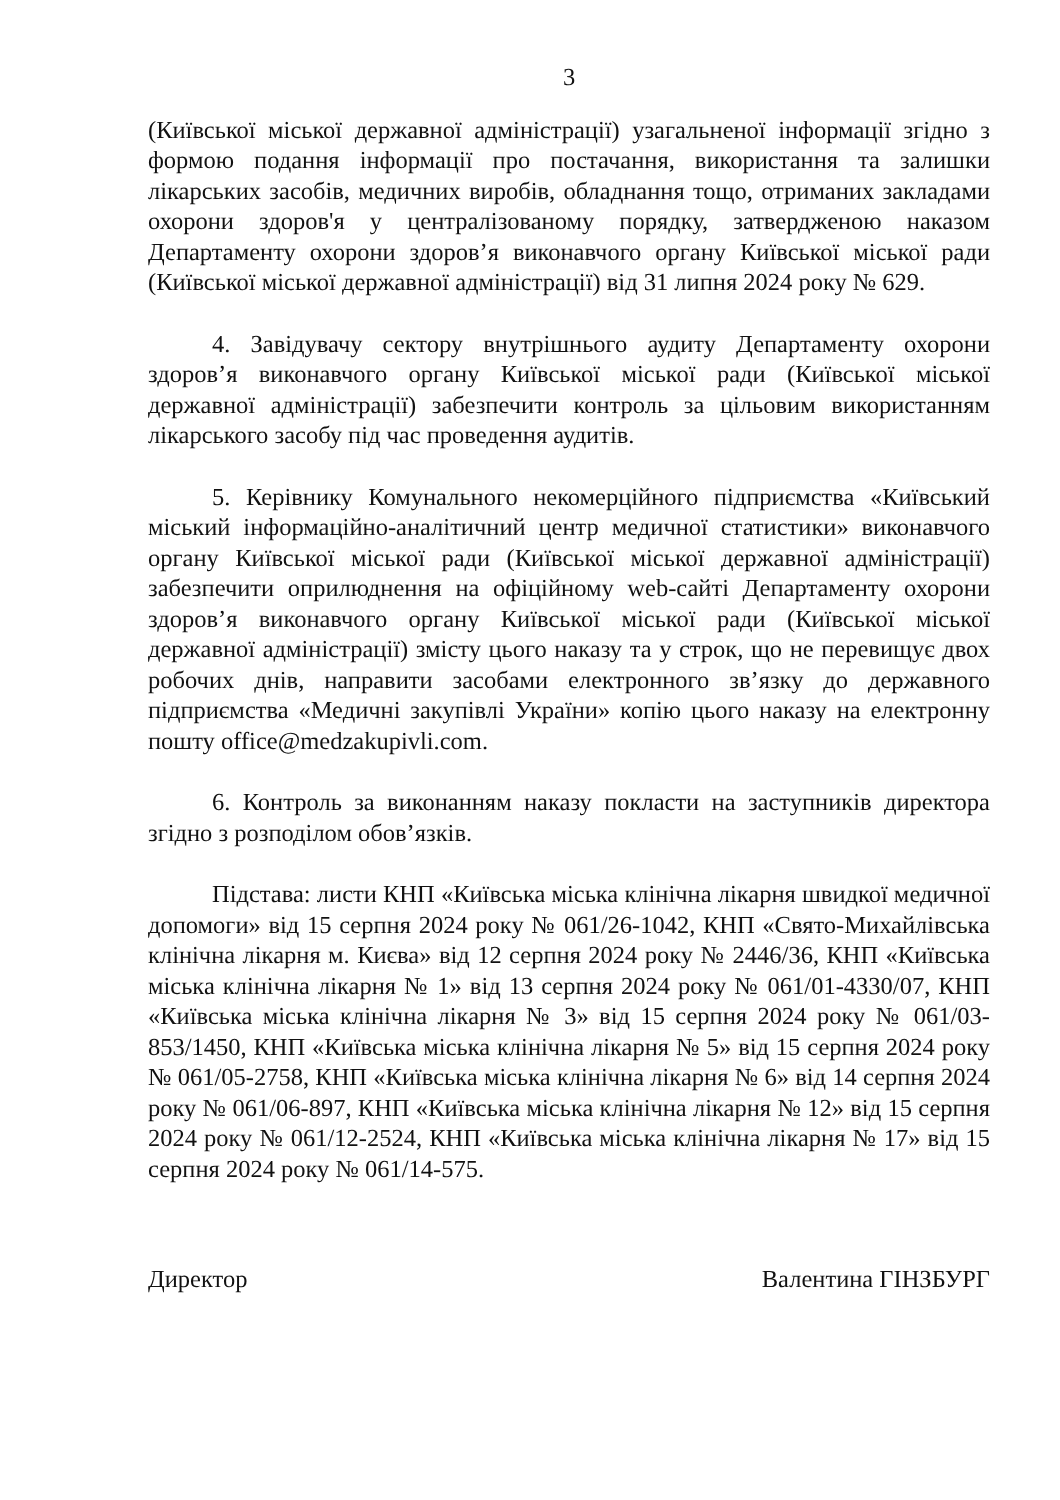3
(Київської міської державної адміністрації) узагальненої інформації згідно з формою подання інформації про постачання, використання та залишки лікарських засобів, медичних виробів, обладнання тощо, отриманих закладами охорони здоров'я у централізованому порядку, затвердженою наказом Департаменту охорони здоров’я виконавчого органу Київської міської ради (Київської міської державної адміністрації) від 31 липня 2024 року № 629.
4. Завідувачу сектору внутрішнього аудиту Департаменту охорони здоров’я виконавчого органу Київської міської ради (Київської міської державної адміністрації) забезпечити контроль за цільовим використанням лікарського засобу під час проведення аудитів.
5. Керівнику Комунального некомерційного підприємства «Київський міський інформаційно-аналітичний центр медичної статистики» виконавчого органу Київської міської ради (Київської міської державної адміністрації) забезпечити оприлюднення на офіційному web-сайті Департаменту охорони здоров’я виконавчого органу Київської міської ради (Київської міської державної адміністрації) змісту цього наказу та у строк, що не перевищує двох робочих днів, направити засобами електронного зв’язку до державного підприємства «Медичні закупівлі України» копію цього наказу на електронну пошту office@medzakupivli.com.
6. Контроль за виконанням наказу покласти на заступників директора згідно з розподілом обов’язків.
Підстава: листи КНП «Київська міська клінічна лікарня швидкої медичної допомоги» від 15 серпня 2024 року № 061/26-1042, КНП «Свято-Михайлівська клінічна лікарня м. Києва» від 12 серпня 2024 року № 2446/36, КНП «Київська міська клінічна лікарня № 1» від 13 серпня 2024 року № 061/01-4330/07, КНП «Київська міська клінічна лікарня № 3» від 15 серпня 2024 року № 061/03-853/1450, КНП «Київська міська клінічна лікарня № 5» від 15 серпня 2024 року № 061/05-2758, КНП «Київська міська клінічна лікарня № 6» від 14 серпня 2024 року № 061/06-897, КНП «Київська міська клінічна лікарня № 12» від 15 серпня 2024 року № 061/12-2524, КНП «Київська міська клінічна лікарня № 17» від 15 серпня 2024 року № 061/14-575.
Директор Валентина ГІНЗБУРГ